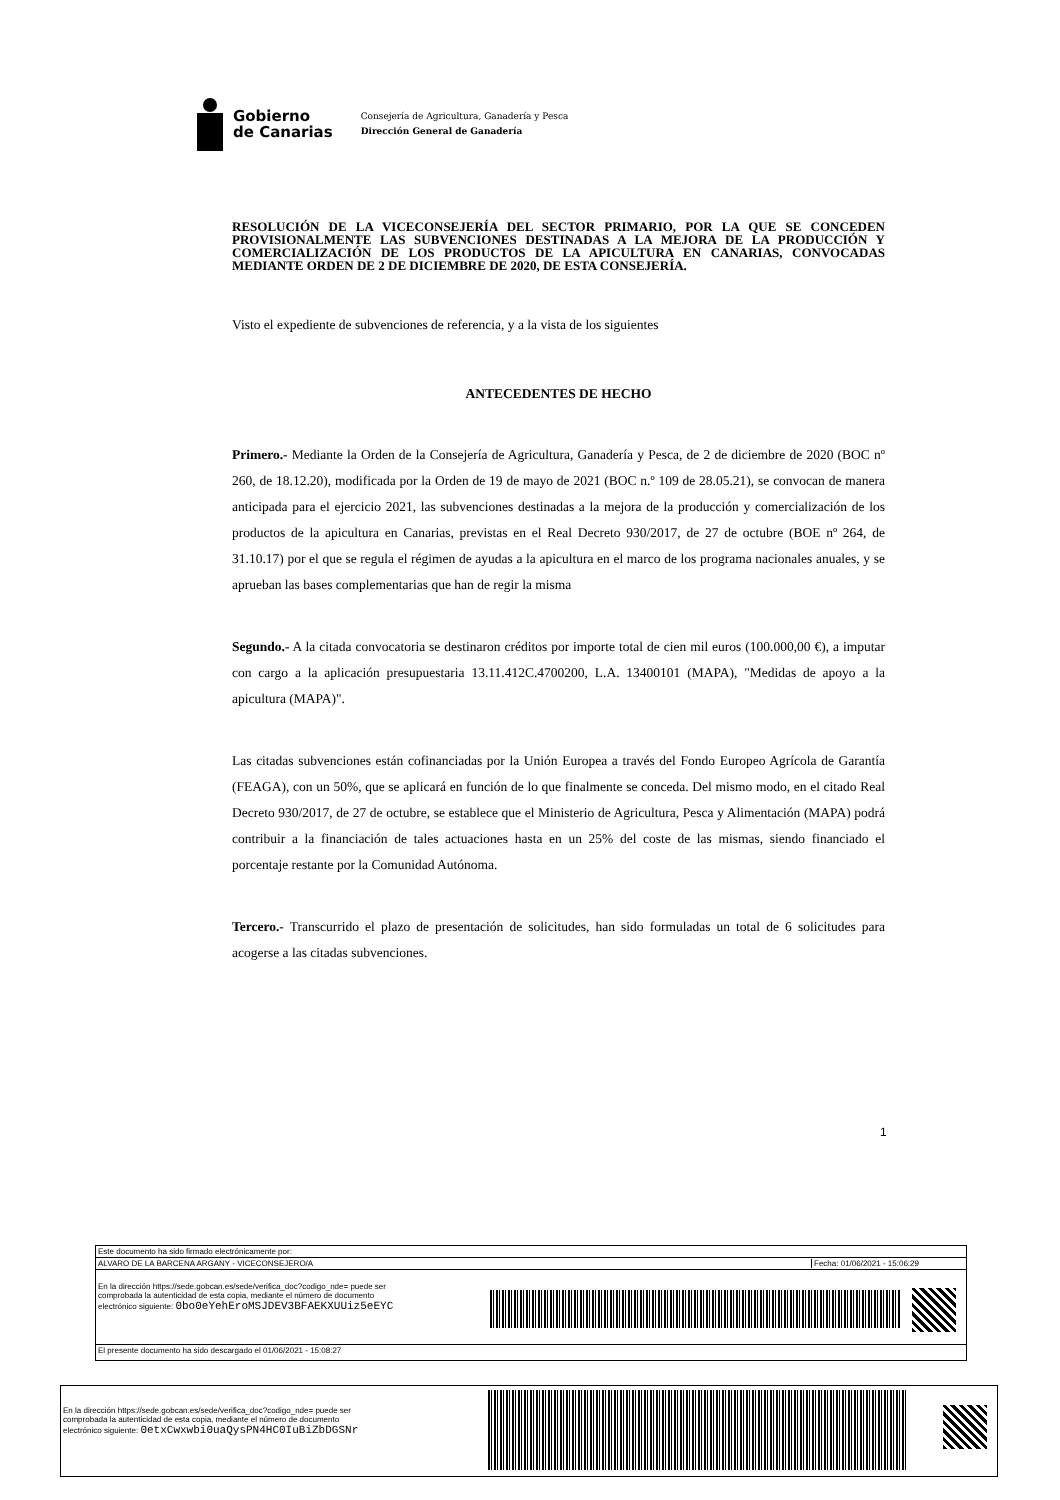Gobierno
de Canarias
Consejería de Agricultura, Ganadería y Pesca
Dirección General de Ganadería
RESOLUCIÓN DE LA VICECONSEJERÍA DEL SECTOR PRIMARIO, POR LA QUE SE CONCEDEN PROVISIONALMENTE LAS SUBVENCIONES DESTINADAS A LA MEJORA DE LA PRODUCCIÓN Y COMERCIALIZACIÓN DE LOS PRODUCTOS DE LA APICULTURA EN CANARIAS, CONVOCADAS MEDIANTE ORDEN DE 2 DE DICIEMBRE DE 2020, DE ESTA CONSEJERÍA.
Visto el expediente de subvenciones de referencia, y a la vista de los siguientes
ANTECEDENTES DE HECHO
Primero.- Mediante la Orden de la Consejería de Agricultura, Ganadería y Pesca, de 2 de diciembre de 2020 (BOC nº 260, de 18.12.20), modificada por la Orden de 19 de mayo de 2021 (BOC n.º 109 de 28.05.21), se convocan de manera anticipada para el ejercicio 2021, las subvenciones destinadas a la mejora de la producción y comercialización de los productos de la apicultura en Canarias, previstas en el Real Decreto 930/2017, de 27 de octubre (BOE nº 264, de 31.10.17) por el que se regula el régimen de ayudas a la apicultura en el marco de los programa nacionales anuales, y se aprueban las bases complementarias que han de regir la misma
Segundo.- A la citada convocatoria se destinaron créditos por importe total de cien mil euros (100.000,00 €), a imputar con cargo a la aplicación presupuestaria 13.11.412C.4700200, L.A. 13400101 (MAPA), "Medidas de apoyo a la apicultura (MAPA)".
Las citadas subvenciones están cofinanciadas por la Unión Europea a través del Fondo Europeo Agrícola de Garantía (FEAGA), con un 50%, que se aplicará en función de lo que finalmente se conceda. Del mismo modo, en el citado Real Decreto 930/2017, de 27 de octubre, se establece que el Ministerio de Agricultura, Pesca y Alimentación (MAPA) podrá contribuir a la financiación de tales actuaciones hasta en un 25% del coste de las mismas, siendo financiado el porcentaje restante por la Comunidad Autónoma.
Tercero.- Transcurrido el plazo de presentación de solicitudes, han sido formuladas un total de 6 solicitudes para acogerse a las citadas subvenciones.
1
Este documento ha sido firmado electrónicamente por:
ALVARO DE LA BARCENA ARGANY - VICECONSEJERO/A Fecha: 01/06/2021 - 15:06:29
En la dirección https://sede.gobcan.es/sede/verifica_doc?codigo_nde= puede ser
comprobada la autenticidad de esta copia, mediante el número de documento
electrónico siguiente: 0bo0eYehEroMSJDEV3BFAEKXUUiz5eEYC
El presente documento ha sido descargado el 01/06/2021 - 15:08:27
En la dirección https://sede.gobcan.es/sede/verifica_doc?codigo_nde= puede ser
comprobada la autenticidad de esta copia, mediante el número de documento
electrónico siguiente: 0etxCwxwbi0uaQysPN4HC0IuBiZbDGSNr